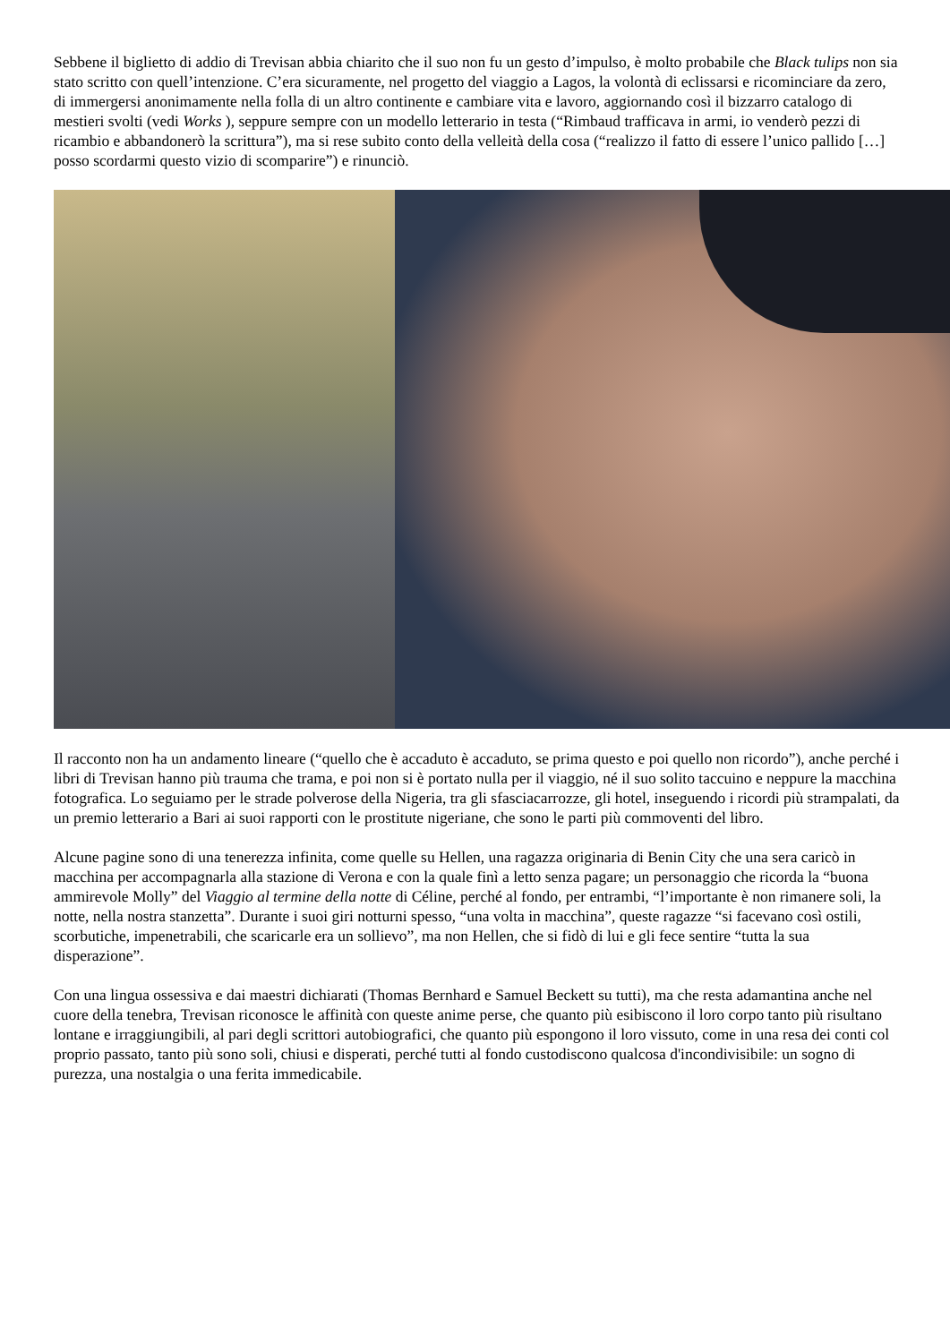Sebbene il biglietto di addio di Trevisan abbia chiarito che il suo non fu un gesto d’impulso, è molto probabile che Black tulips non sia stato scritto con quell’intenzione. C’era sicuramente, nel progetto del viaggio a Lagos, la volontà di eclissarsi e ricominciare da zero, di immergersi anonimamente nella folla di un altro continente e cambiare vita e lavoro, aggiornando così il bizzarro catalogo di mestieri svolti (vedi Works ), seppure sempre con un modello letterario in testa (“Rimbaud trafficava in armi, io venderò pezzi di ricambio e abbandonerò la scrittura”), ma si rese subito conto della velleità della cosa (“realizzo il fatto di essere l’unico pallido […] posso scordarmi questo vizio di scomparire”) e rinunciò.
Il racconto non ha un andamento lineare (“quello che è accaduto è accaduto, se prima questo e poi quello non ricordo”), anche perché i libri di Trevisan hanno più trauma che trama, e poi non si è portato nulla per il viaggio, né il suo solito taccuino e neppure la macchina fotografica. Lo seguiamo per le strade polverose della Nigeria, tra gli sfasciacarrozze, gli hotel, inseguendo i ricordi più strampalati, da un premio letterario a Bari ai suoi rapporti con le prostitute nigeriane, che sono le parti più commoventi del libro.
Alcune pagine sono di una tenerezza infinita, come quelle su Hellen, una ragazza originaria di Benin City che una sera caricò in macchina per accompagnarla alla stazione di Verona e con la quale finì a letto senza pagare; un personaggio che ricorda la “buona ammirevole Molly” del Viaggio al termine della notte di Céline, perché al fondo, per entrambi, “l’importante è non rimanere soli, la notte, nella nostra stanzetta”. Durante i suoi giri notturni spesso, “una volta in macchina”, queste ragazze “si facevano così ostili, scorbutiche, impenetrabili, che scaricarle era un sollievo”, ma non Hellen, che si fidò di lui e gli fece sentire “tutta la sua disperazione”.
Con una lingua ossessiva e dai maestri dichiarati (Thomas Bernhard e Samuel Beckett su tutti), ma che resta adamantina anche nel cuore della tenebra, Trevisan riconosce le affinità con queste anime perse, che quanto più esibiscono il loro corpo tanto più risultano lontane e irraggiungibili, al pari degli scrittori autobiografici, che quanto più espongono il loro vissuto, come in una resa dei conti col proprio passato, tanto più sono soli, chiusi e disperati, perché tutti al fondo custodiscono qualcosa d'incondivisibile: un sogno di purezza, una nostalgia o una ferita immedicabile.